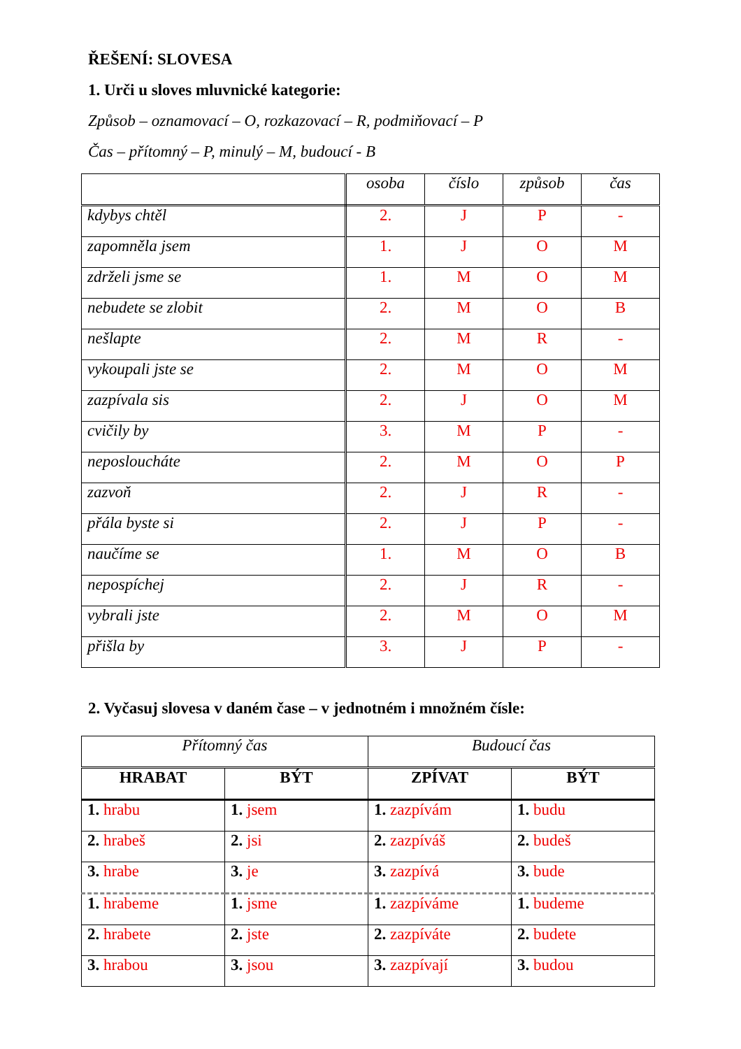ŘEŠENÍ: SLOVESA
1. Urči u sloves mluvnické kategorie:
Způsob – oznamovací – O, rozkazovací – R, podmiňovací – P
Čas – přítomný – P, minulý – M, budoucí - B
| | osoba | číslo | způsob | čas |
| kdybys chtěl | 2. | J | P | - |
| zapomněla jsem | 1. | J | O | M |
| zdrželi jsme se | 1. | M | O | M |
| nebudete se zlobit | 2. | M | O | B |
| nešlapte | 2. | M | R | - |
| vykoupali jste se | 2. | M | O | M |
| zazpívala sis | 2. | J | O | M |
| cvičily by | 3. | M | P | - |
| neposloucháte | 2. | M | O | P |
| zazvoň | 2. | J | R | - |
| přála byste si | 2. | J | P | - |
| naučíme se | 1. | M | O | B |
| nepospíchej | 2. | J | R | - |
| vybrali jste | 2. | M | O | M |
| přišla by | 3. | J | P | - |
2. Vyčasuj slovesa v daném čase – v jednotném i množném čísle:
| Přítomný čas | | Budoucí čas | |
| HRABAT | BÝT | ZPÍVAT | BÝT |
| 1. hrabu | 1. jsem | 1. zazpívám | 1. budu |
| 2. hrabeš | 2. jsi | 2. zazpíváš | 2. budeš |
| 3. hrabe | 3. je | 3. zazpívá | 3. bude |
| 1. hrabeme | 1. jsme | 1. zazpíváme | 1. budeme |
| 2. hrabete | 2. jste | 2. zazpíváte | 2. budete |
| 3. hrabou | 3. jsou | 3. zazpívají | 3. budou |